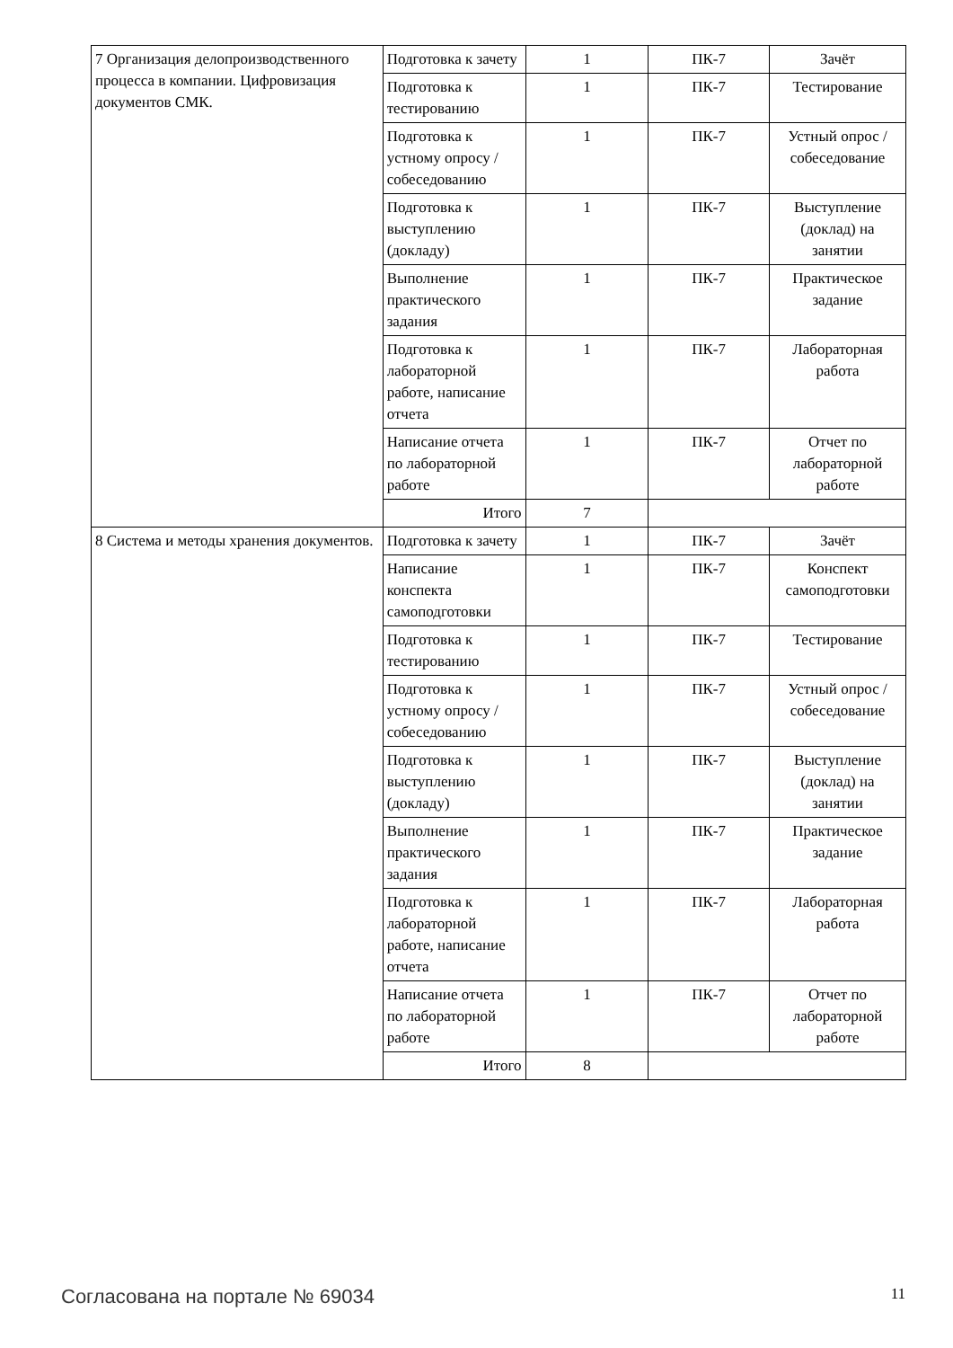| 7 Организация делопроизводственного процесса в компании. Цифровизация документов СМК. | Подготовка к зачету | 1 | ПК-7 | Зачёт |
| | Подготовка к тестированию | 1 | ПК-7 | Тестирование |
| | Подготовка к устному опросу / собеседованию | 1 | ПК-7 | Устный опрос / собеседование |
| | Подготовка к выступлению (докладу) | 1 | ПК-7 | Выступление (доклад) на занятии |
| | Выполнение практического задания | 1 | ПК-7 | Практическое задание |
| | Подготовка к лабораторной работе, написание отчета | 1 | ПК-7 | Лабораторная работа |
| | Написание отчета по лабораторной работе | 1 | ПК-7 | Отчет по лабораторной работе |
| | Итого | 7 | | |
| 8 Система и методы хранения документов. | Подготовка к зачету | 1 | ПК-7 | Зачёт |
| | Написание конспекта самоподготовки | 1 | ПК-7 | Конспект самоподготовки |
| | Подготовка к тестированию | 1 | ПК-7 | Тестирование |
| | Подготовка к устному опросу / собеседованию | 1 | ПК-7 | Устный опрос / собеседование |
| | Подготовка к выступлению (докладу) | 1 | ПК-7 | Выступление (доклад) на занятии |
| | Выполнение практического задания | 1 | ПК-7 | Практическое задание |
| | Подготовка к лабораторной работе, написание отчета | 1 | ПК-7 | Лабораторная работа |
| | Написание отчета по лабораторной работе | 1 | ПК-7 | Отчет по лабораторной работе |
| | Итого | 8 | | |
Согласована на портале № 69034 11